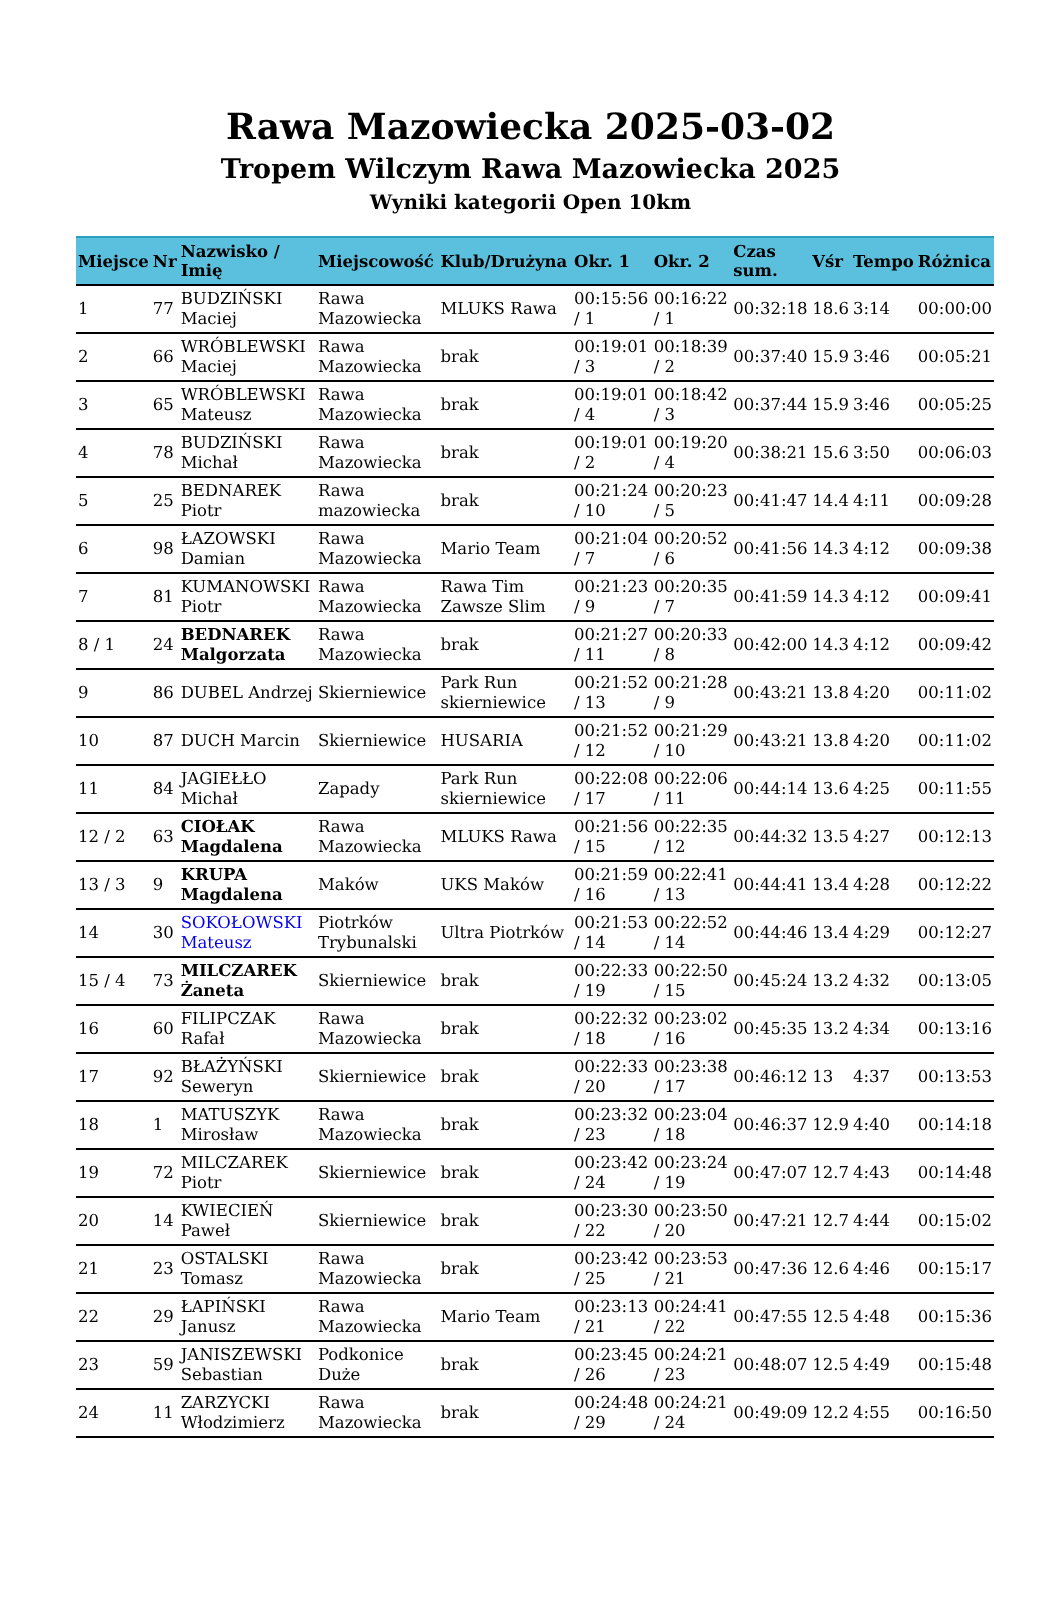Rawa Mazowiecka 2025-03-02
Tropem Wilczym Rawa Mazowiecka 2025
Wyniki kategorii Open 10km
| Miejsce | Nr | Nazwisko / Imię | Miejscowość | Klub/Drużyna | Okr. 1 | Okr. 2 | Czas sum. | Vśr | Tempo | Różnica |
| --- | --- | --- | --- | --- | --- | --- | --- | --- | --- | --- |
| 1 | 77 | BUDZIŃSKI Maciej | Rawa Mazowiecka | MLUKS Rawa | 00:15:56 / 1 | 00:16:22 / 1 | 00:32:18 | 18.6 | 3:14 | 00:00:00 |
| 2 | 66 | WRÓBLEWSKI Maciej | Rawa Mazowiecka | brak | 00:19:01 / 3 | 00:18:39 / 2 | 00:37:40 | 15.9 | 3:46 | 00:05:21 |
| 3 | 65 | WRÓBLEWSKI Mateusz | Rawa Mazowiecka | brak | 00:19:01 / 4 | 00:18:42 / 3 | 00:37:44 | 15.9 | 3:46 | 00:05:25 |
| 4 | 78 | BUDZIŃSKI Michał | Rawa Mazowiecka | brak | 00:19:01 / 2 | 00:19:20 / 4 | 00:38:21 | 15.6 | 3:50 | 00:06:03 |
| 5 | 25 | BEDNAREK Piotr | Rawa mazowiecka | brak | 00:21:24 / 10 | 00:20:23 / 5 | 00:41:47 | 14.4 | 4:11 | 00:09:28 |
| 6 | 98 | ŁAZOWSKI Damian | Rawa Mazowiecka | Mario Team | 00:21:04 / 7 | 00:20:52 / 6 | 00:41:56 | 14.3 | 4:12 | 00:09:38 |
| 7 | 81 | KUMANOWSKI Piotr | Rawa Mazowiecka | Rawa Tim Zawsze Slim | 00:21:23 / 9 | 00:20:35 / 7 | 00:41:59 | 14.3 | 4:12 | 00:09:41 |
| 8 / 1 | 24 | BEDNAREK Malgorzata | Rawa Mazowiecka | brak | 00:21:27 / 11 | 00:20:33 / 8 | 00:42:00 | 14.3 | 4:12 | 00:09:42 |
| 9 | 86 | DUBEL Andrzej | Skierniewice | Park Run skierniewice | 00:21:52 / 13 | 00:21:28 / 9 | 00:43:21 | 13.8 | 4:20 | 00:11:02 |
| 10 | 87 | DUCH Marcin | Skierniewice | HUSARIA | 00:21:52 / 12 | 00:21:29 / 10 | 00:43:21 | 13.8 | 4:20 | 00:11:02 |
| 11 | 84 | JAGIEŁŁO Michał | Zapady | Park Run skierniewice | 00:22:08 / 17 | 00:22:06 / 11 | 00:44:14 | 13.6 | 4:25 | 00:11:55 |
| 12 / 2 | 63 | CIOŁAK Magdalena | Rawa Mazowiecka | MLUKS Rawa | 00:21:56 / 15 | 00:22:35 / 12 | 00:44:32 | 13.5 | 4:27 | 00:12:13 |
| 13 / 3 | 9 | KRUPA Magdalena | Maków | UKS Maków | 00:21:59 / 16 | 00:22:41 / 13 | 00:44:41 | 13.4 | 4:28 | 00:12:22 |
| 14 | 30 | SOKOŁOWSKI Mateusz | Piotrków Trybunalski | Ultra Piotrków | 00:21:53 / 14 | 00:22:52 / 14 | 00:44:46 | 13.4 | 4:29 | 00:12:27 |
| 15 / 4 | 73 | MILCZAREK Żaneta | Skierniewice | brak | 00:22:33 / 19 | 00:22:50 / 15 | 00:45:24 | 13.2 | 4:32 | 00:13:05 |
| 16 | 60 | FILIPCZAK Rafał | Rawa Mazowiecka | brak | 00:22:32 / 18 | 00:23:02 / 16 | 00:45:35 | 13.2 | 4:34 | 00:13:16 |
| 17 | 92 | BŁAŻYŃSKI Seweryn | Skierniewice | brak | 00:22:33 / 20 | 00:23:38 / 17 | 00:46:12 | 13 | 4:37 | 00:13:53 |
| 18 | 1 | MATUSZYK Mirosław | Rawa Mazowiecka | brak | 00:23:32 / 23 | 00:23:04 / 18 | 00:46:37 | 12.9 | 4:40 | 00:14:18 |
| 19 | 72 | MILCZAREK Piotr | Skierniewice | brak | 00:23:42 / 24 | 00:23:24 / 19 | 00:47:07 | 12.7 | 4:43 | 00:14:48 |
| 20 | 14 | KWIECIEŃ Paweł | Skierniewice | brak | 00:23:30 / 22 | 00:23:50 / 20 | 00:47:21 | 12.7 | 4:44 | 00:15:02 |
| 21 | 23 | OSTALSKI Tomasz | Rawa Mazowiecka | brak | 00:23:42 / 25 | 00:23:53 / 21 | 00:47:36 | 12.6 | 4:46 | 00:15:17 |
| 22 | 29 | ŁAPIŃSKI Janusz | Rawa Mazowiecka | Mario Team | 00:23:13 / 21 | 00:24:41 / 22 | 00:47:55 | 12.5 | 4:48 | 00:15:36 |
| 23 | 59 | JANISZEWSKI Sebastian | Podkonice Duże | brak | 00:23:45 / 26 | 00:24:21 / 23 | 00:48:07 | 12.5 | 4:49 | 00:15:48 |
| 24 | 11 | ZARZYCKI Włodzimierz | Rawa Mazowiecka | brak | 00:24:48 / 29 | 00:24:21 / 24 | 00:49:09 | 12.2 | 4:55 | 00:16:50 |